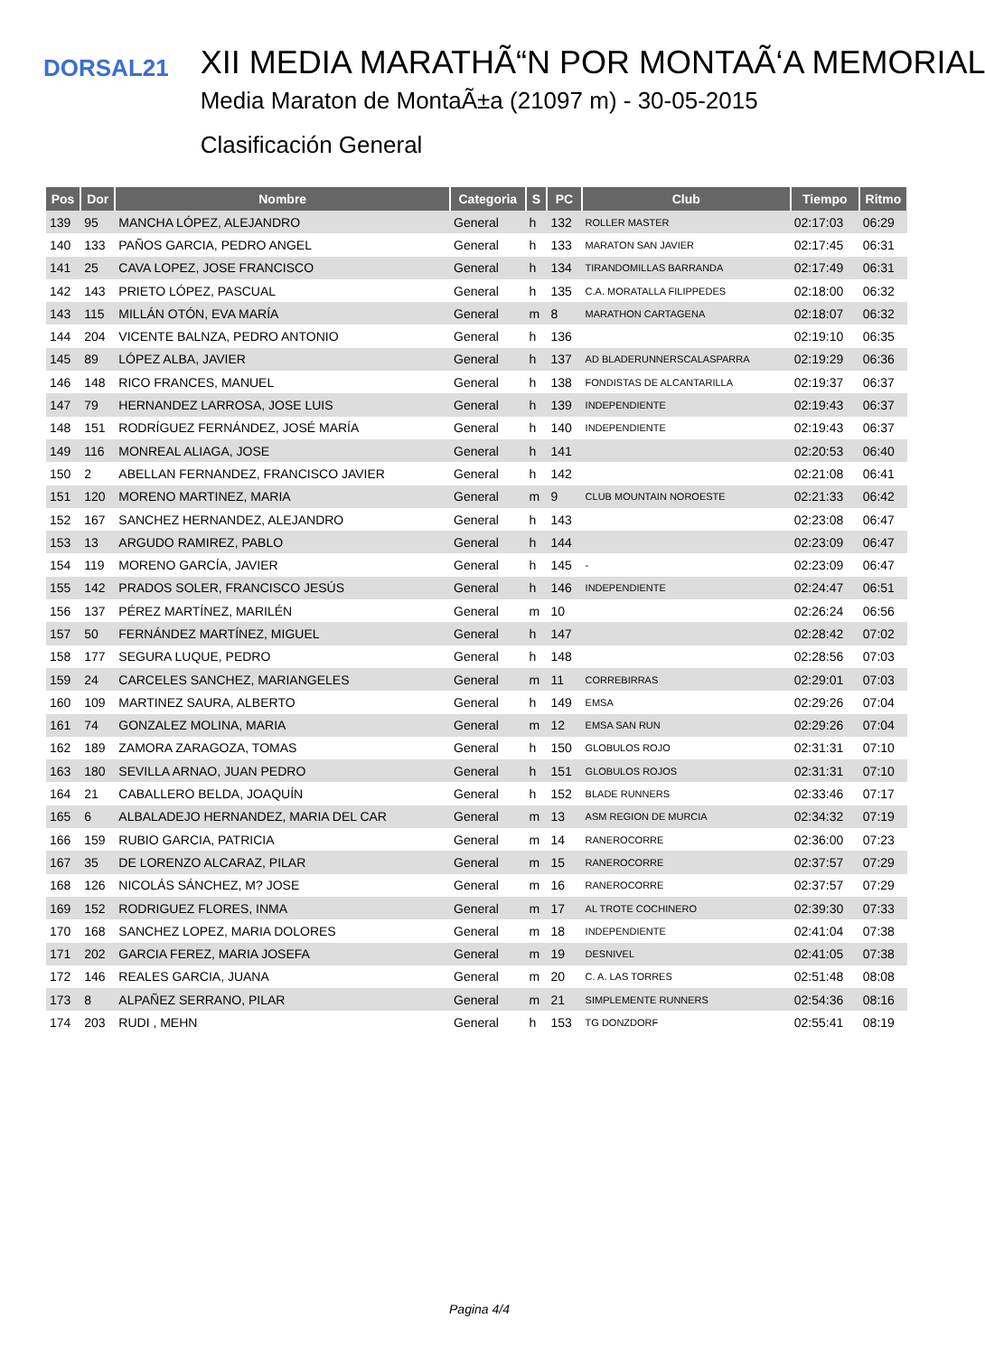DORSAL21
XII MEDIA MARATHÃ“N POR MONTAÃ‘A MEMORIAL
Media Maraton de MontaÃ±a (21097 m) - 30-05-2015
Clasificación General
| Pos | Dor | Nombre | Categoria | S | PC | Club | Tiempo | Ritmo |
| --- | --- | --- | --- | --- | --- | --- | --- | --- |
| 139 | 95 | MANCHA LÓPEZ, ALEJANDRO | General | h | 132 | ROLLER MASTER | 02:17:03 | 06:29 |
| 140 | 133 | PAÑOS GARCIA, PEDRO ANGEL | General | h | 133 | MARATON SAN JAVIER | 02:17:45 | 06:31 |
| 141 | 25 | CAVA LOPEZ, JOSE FRANCISCO | General | h | 134 | TIRANDOMILLAS BARRANDA | 02:17:49 | 06:31 |
| 142 | 143 | PRIETO LÓPEZ, PASCUAL | General | h | 135 | C.A. MORATALLA FILIPPEDES | 02:18:00 | 06:32 |
| 143 | 115 | MILLÁN OTÓN, EVA MARÍA | General | m | 8 | MARATHON CARTAGENA | 02:18:07 | 06:32 |
| 144 | 204 | VICENTE BALNZA, PEDRO ANTONIO | General | h | 136 | | 02:19:10 | 06:35 |
| 145 | 89 | LÓPEZ ALBA, JAVIER | General | h | 137 | AD BLADERUNNERSCALASPARRA | 02:19:29 | 06:36 |
| 146 | 148 | RICO FRANCES, MANUEL | General | h | 138 | FONDISTAS DE ALCANTARILLA | 02:19:37 | 06:37 |
| 147 | 79 | HERNANDEZ LARROSA, JOSE LUIS | General | h | 139 | INDEPENDIENTE | 02:19:43 | 06:37 |
| 148 | 151 | RODRÍGUEZ FERNÁNDEZ, JOSÉ MARÍA | General | h | 140 | INDEPENDIENTE | 02:19:43 | 06:37 |
| 149 | 116 | MONREAL ALIAGA, JOSE | General | h | 141 | | 02:20:53 | 06:40 |
| 150 | 2 | ABELLAN FERNANDEZ, FRANCISCO JAVIER | General | h | 142 | | 02:21:08 | 06:41 |
| 151 | 120 | MORENO MARTINEZ, MARIA | General | m | 9 | CLUB MOUNTAIN NOROESTE | 02:21:33 | 06:42 |
| 152 | 167 | SANCHEZ HERNANDEZ, ALEJANDRO | General | h | 143 | | 02:23:08 | 06:47 |
| 153 | 13 | ARGUDO RAMIREZ, PABLO | General | h | 144 | | 02:23:09 | 06:47 |
| 154 | 119 | MORENO GARCÍA, JAVIER | General | h | 145 | - | 02:23:09 | 06:47 |
| 155 | 142 | PRADOS SOLER, FRANCISCO JESÚS | General | h | 146 | INDEPENDIENTE | 02:24:47 | 06:51 |
| 156 | 137 | PÉREZ MARTÍNEZ, MARILÉN | General | m | 10 | | 02:26:24 | 06:56 |
| 157 | 50 | FERNÁNDEZ MARTÍNEZ, MIGUEL | General | h | 147 | | 02:28:42 | 07:02 |
| 158 | 177 | SEGURA LUQUE, PEDRO | General | h | 148 | | 02:28:56 | 07:03 |
| 159 | 24 | CARCELES SANCHEZ, MARIANGELES | General | m | 11 | CORREBIRRAS | 02:29:01 | 07:03 |
| 160 | 109 | MARTINEZ SAURA, ALBERTO | General | h | 149 | EMSA | 02:29:26 | 07:04 |
| 161 | 74 | GONZALEZ MOLINA, MARIA | General | m | 12 | EMSA SAN RUN | 02:29:26 | 07:04 |
| 162 | 189 | ZAMORA ZARAGOZA, TOMAS | General | h | 150 | GLOBULOS ROJO | 02:31:31 | 07:10 |
| 163 | 180 | SEVILLA ARNAO, JUAN PEDRO | General | h | 151 | GLOBULOS ROJOS | 02:31:31 | 07:10 |
| 164 | 21 | CABALLERO BELDA, JOAQUÍN | General | h | 152 | BLADE RUNNERS | 02:33:46 | 07:17 |
| 165 | 6 | ALBALADEJO HERNANDEZ, MARIA DEL CAR | General | m | 13 | ASM REGION DE MURCIA | 02:34:32 | 07:19 |
| 166 | 159 | RUBIO GARCIA, PATRICIA | General | m | 14 | RANEROCORRE | 02:36:00 | 07:23 |
| 167 | 35 | DE LORENZO ALCARAZ, PILAR | General | m | 15 | RANEROCORRE | 02:37:57 | 07:29 |
| 168 | 126 | NICOLÁS SÁNCHEZ, M? JOSE | General | m | 16 | RANEROCORRE | 02:37:57 | 07:29 |
| 169 | 152 | RODRIGUEZ FLORES, INMA | General | m | 17 | AL TROTE COCHINERO | 02:39:30 | 07:33 |
| 170 | 168 | SANCHEZ LOPEZ, MARIA DOLORES | General | m | 18 | INDEPENDIENTE | 02:41:04 | 07:38 |
| 171 | 202 | GARCIA FEREZ, MARIA JOSEFA | General | m | 19 | DESNIVEL | 02:41:05 | 07:38 |
| 172 | 146 | REALES GARCIA, JUANA | General | m | 20 | C. A. LAS TORRES | 02:51:48 | 08:08 |
| 173 | 8 | ALPAÑEZ SERRANO, PILAR | General | m | 21 | SIMPLEMENTE RUNNERS | 02:54:36 | 08:16 |
| 174 | 203 | RUDI , MEHN | General | h | 153 | TG DONZDORF | 02:55:41 | 08:19 |
Pagina 4/4